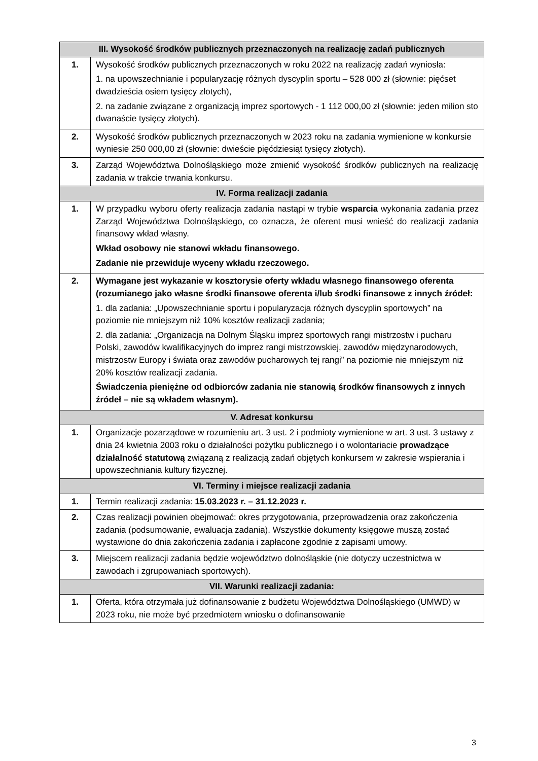| III. Wysokość środków publicznych przeznaczonych na realizację zadań publicznych | |
| --- | --- |
| 1. | Wysokość środków publicznych przeznaczonych w roku 2022 na realizację zadań wyniosła: 1. na upowszechnianie i popularyzację różnych dyscyplin sportu – 528 000 zł (słownie: pięćset dwadzieścia osiem tysięcy złotych), 2. na zadanie związane z organizacją imprez sportowych - 1 112 000,00 zł (słownie: jeden milion sto dwanaście tysięcy złotych). |
| 2. | Wysokość środków publicznych przeznaczonych w 2023 roku na zadania wymienione w konkursie wyniesie 250 000,00 zł (słownie: dwieście pięćdziesiąt tysięcy złotych). |
| 3. | Zarząd Województwa Dolnośląskiego może zmienić wysokość środków publicznych na realizację zadania w trakcie trwania konkursu. |
| IV. Forma realizacji zadania | |
| 1. | W przypadku wyboru oferty realizacja zadania nastąpi w trybie wsparcia wykonania zadania przez Zarząd Województwa Dolnośląskiego, co oznacza, że oferent musi wnieść do realizacji zadania finansowy wkład własny. Wkład osobowy nie stanowi wkładu finansowego. Zadanie nie przewiduje wyceny wkładu rzeczowego. |
| 2. | Wymagane jest wykazanie w kosztorysie oferty wkładu własnego finansowego oferenta (rozumianego jako własne środki finansowe oferenta i/lub środki finansowe z innych źródeł: 1. dla zadania: „Upowszechnianie sportu i popularyzacja różnych dyscyplin sportowych” na poziomie nie mniejszym niż 10% kosztów realizacji zadania; 2. dla zadania: „Organizacja na Dolnym Śląsku imprez sportowych rangi mistrzostw i pucharu Polski, zawodów kwalifikacyjnych do imprez rangi mistrzowskiej, zawodów międzynarodowych, mistrzostw Europy i świata oraz zawodów pucharowych tej rangi” na poziomie nie mniejszym niż 20% kosztów realizacji zadania. Świadczenia pieniężne od odbiorców zadania nie stanowią środków finansowych z innych źródeł – nie są wkładem własnym). |
| V. Adresat konkursu | |
| 1. | Organizacje pozarządowe w rozumieniu art. 3 ust. 2 i podmioty wymienione w art. 3 ust. 3 ustawy z dnia 24 kwietnia 2003 roku o działalności pożytku publicznego i o wolontariacie prowadzące działalność statutową związaną z realizacją zadań objętych konkursem w zakresie wspierania i upowszechniania kultury fizycznej. |
| VI. Terminy i miejsce realizacji zadania | |
| 1. | Termin realizacji zadania: 15.03.2023 r. – 31.12.2023 r. |
| 2. | Czas realizacji powinien obejmować: okres przygotowania, przeprowadzenia oraz zakończenia zadania (podsumowanie, ewaluacja zadania). Wszystkie dokumenty księgowe muszą zostać wystawione do dnia zakończenia zadania i zapłacone zgodnie z zapisami umowy. |
| 3. | Miejscem realizacji zadania będzie województwo dolnośląskie (nie dotyczy uczestnictwa w zawodach i zgrupowaniach sportowych). |
| VII. Warunki realizacji zadania: | |
| 1. | Oferta, która otrzymała już dofinansowanie z budżetu Województwa Dolnośląskiego (UMWD) w 2023 roku, nie może być przedmiotem wniosku o dofinansowanie |
3